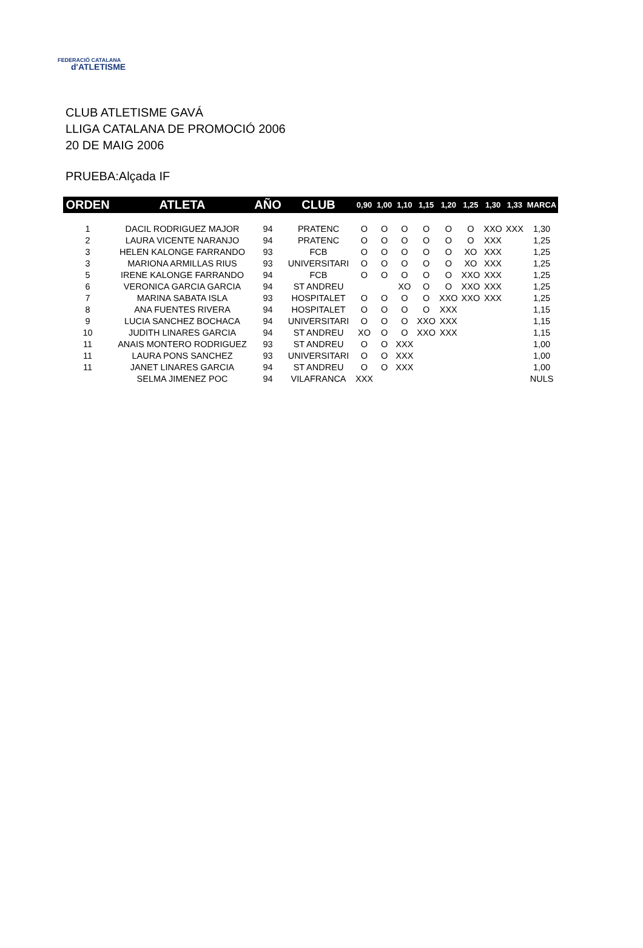FEDERACIÓ CATALANA
d'ATLETISME
CLUB ATLETISME GAVÁ
LLIGA CATALANA DE PROMOCIÓ 2006
20 DE MAIG 2006
PRUEBA:Alçada IF
| ORDEN | ATLETA | AÑO | CLUB | 0,90 | 1,00 | 1,10 | 1,15 | 1,20 | 1,25 | 1,30 | 1,33 | MARCA |
| --- | --- | --- | --- | --- | --- | --- | --- | --- | --- | --- | --- | --- |
| 1 | DACIL RODRIGUEZ MAJOR | 94 | PRATENC | O | O | O | O | O | O | XXO | XXX | 1,30 |
| 2 | LAURA VICENTE NARANJO | 94 | PRATENC | O | O | O | O | O | O | XXX | | 1,25 |
| 3 | HELEN KALONGE FARRANDO | 93 | FCB | O | O | O | O | O | XO | XXX | | 1,25 |
| 3 | MARIONA ARMILLAS RIUS | 93 | UNIVERSITARI | O | O | O | O | O | XO | XXX | | 1,25 |
| 5 | IRENE KALONGE FARRANDO | 94 | FCB | O | O | O | O | O | XXO | XXX | | 1,25 |
| 6 | VERONICA GARCIA GARCIA | 94 | ST ANDREU | | | XO | O | O | XXO | XXX | | 1,25 |
| 7 | MARINA SABATA ISLA | 93 | HOSPITALET | O | O | O | O | XXO | XXO | XXX | | 1,25 |
| 8 | ANA FUENTES RIVERA | 94 | HOSPITALET | O | O | O | O | XXX | | | | 1,15 |
| 9 | LUCIA SANCHEZ BOCHACA | 94 | UNIVERSITARI | O | O | O | XXO | XXX | | | | 1,15 |
| 10 | JUDITH LINARES GARCIA | 94 | ST ANDREU | XO | O | O | XXO | XXX | | | | 1,15 |
| 11 | ANAIS MONTERO RODRIGUEZ | 93 | ST ANDREU | O | O | XXX | | | | | | 1,00 |
| 11 | LAURA PONS SANCHEZ | 93 | UNIVERSITARI | O | O | XXX | | | | | | 1,00 |
| 11 | JANET LINARES GARCIA | 94 | ST ANDREU | O | O | XXX | | | | | | 1,00 |
| | SELMA JIMENEZ POC | 94 | VILAFRANCA | XXX | | | | | | | | NULS |